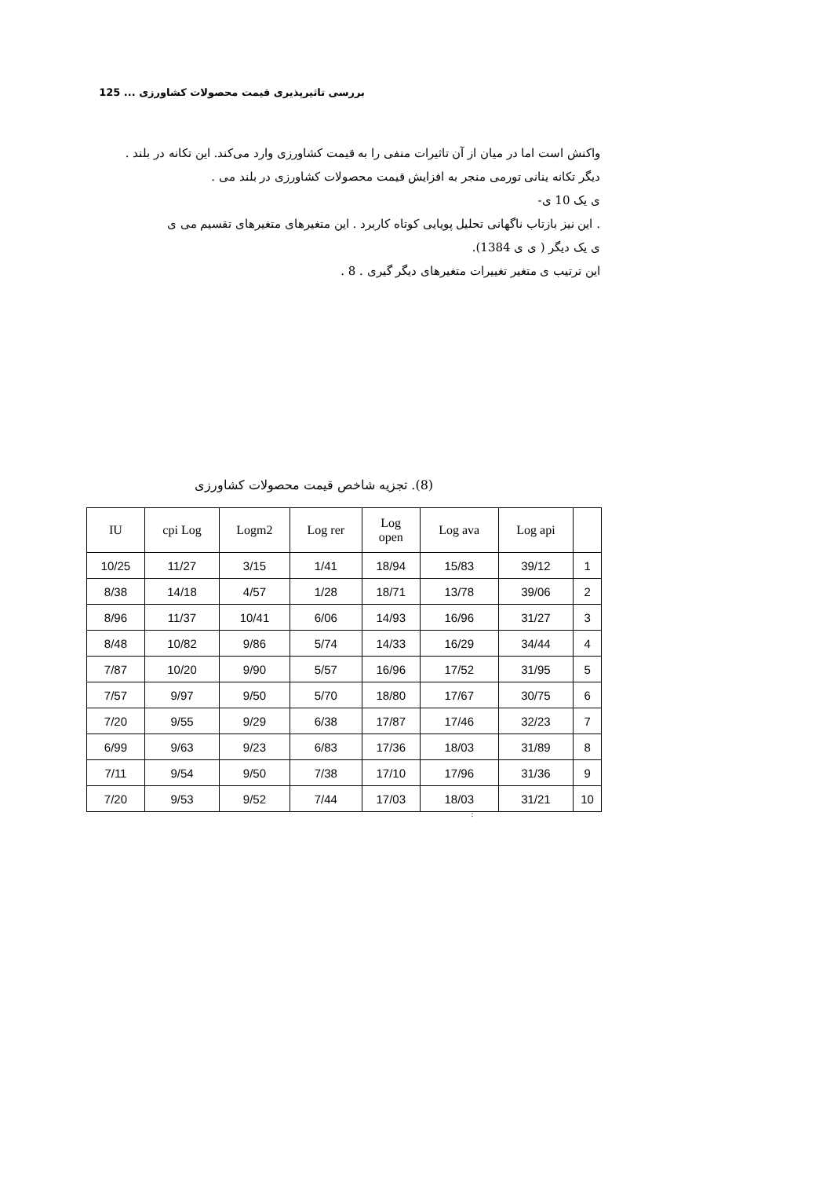بررسی تاثیرپذیری قیمت محصولات کشاورزی ... 125
واکنش است اما در میان از آن تاثیرات منفی را به قیمت کشاورزی وارد می‌کند. این تکانه در بلند .
دیگر تکانه ینانی تورمی منجر به افزایش قیمت محصولات کشاورزی در بلند می .
ی یک 10 ی-
. این نیز بازتاب ناگهانی تحلیل پویایی کوتاه کاربرد . این متغیرهای متغیرهای تقسیم می ی
ی یک دیگر ( ی ی 1384).
این ترتیب ی متغیر تغییرات متغیرهای دیگر گیری . 8 .
(8). تجزیه شاخص قیمت محصولات کشاورزی
| IU | cpi Log | Logm2 | Log rer | Log open | Log ava | Log api | |
| --- | --- | --- | --- | --- | --- | --- | --- |
| 10/25 | 11/27 | 3/15 | 1/41 | 18/94 | 15/83 | 39/12 | 1 |
| 8/38 | 14/18 | 4/57 | 1/28 | 18/71 | 13/78 | 39/06 | 2 |
| 8/96 | 11/37 | 10/41 | 6/06 | 14/93 | 16/96 | 31/27 | 3 |
| 8/48 | 10/82 | 9/86 | 5/74 | 14/33 | 16/29 | 34/44 | 4 |
| 7/87 | 10/20 | 9/90 | 5/57 | 16/96 | 17/52 | 31/95 | 5 |
| 7/57 | 9/97 | 9/50 | 5/70 | 18/80 | 17/67 | 30/75 | 6 |
| 7/20 | 9/55 | 9/29 | 6/38 | 17/87 | 17/46 | 32/23 | 7 |
| 6/99 | 9/63 | 9/23 | 6/83 | 17/36 | 18/03 | 31/89 | 8 |
| 7/11 | 9/54 | 9/50 | 7/38 | 17/10 | 17/96 | 31/36 | 9 |
| 7/20 | 9/53 | 9/52 | 7/44 | 17/03 | 18/03 | 31/21 | 10 |
: